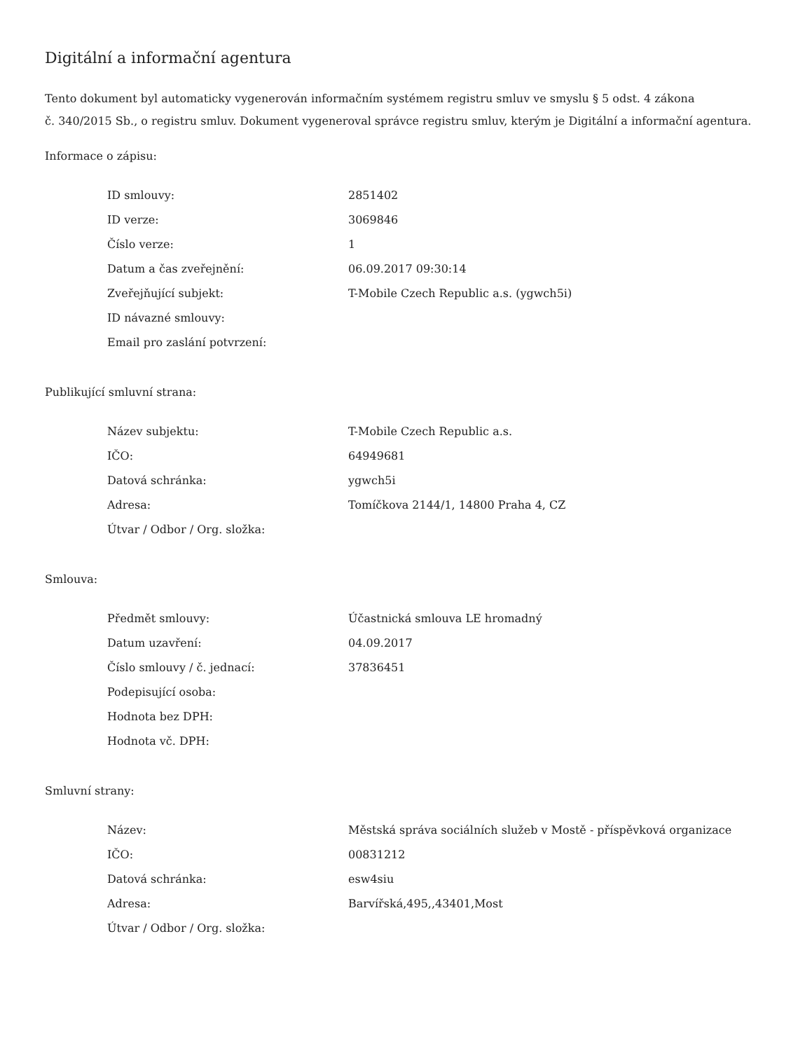Digitální a informační agentura
Tento dokument byl automaticky vygenerován informačním systémem registru smluv ve smyslu § 5 odst. 4 zákona
č. 340/2015 Sb., o registru smluv. Dokument vygeneroval správce registru smluv, kterým je Digitální a informační agentura.
Informace o zápisu:
| ID smlouvy: | 2851402 |
| ID verze: | 3069846 |
| Číslo verze: | 1 |
| Datum a čas zveřejnění: | 06.09.2017 09:30:14 |
| Zveřejňující subjekt: | T-Mobile Czech Republic a.s. (ygwch5i) |
| ID návazné smlouvy: | |
| Email pro zaslání potvrzení: | |
Publikující smluvní strana:
| Název subjektu: | T-Mobile Czech Republic a.s. |
| IČO: | 64949681 |
| Datová schránka: | ygwch5i |
| Adresa: | Tomíčkova 2144/1, 14800 Praha 4, CZ |
| Útvar / Odbor / Org. složka: | |
Smlouva:
| Předmět smlouvy: | Účastnická smlouva LE hromadný |
| Datum uzavření: | 04.09.2017 |
| Číslo smlouvy / č. jednací: | 37836451 |
| Podepisující osoba: | |
| Hodnota bez DPH: | |
| Hodnota vč. DPH: | |
Smluvní strany:
| Název: | Městská správa sociálních služeb v Mostě - příspěvková organizace |
| IČO: | 00831212 |
| Datová schránka: | esw4siu |
| Adresa: | Barvířská,495,,43401,Most |
| Útvar / Odbor / Org. složka: | |